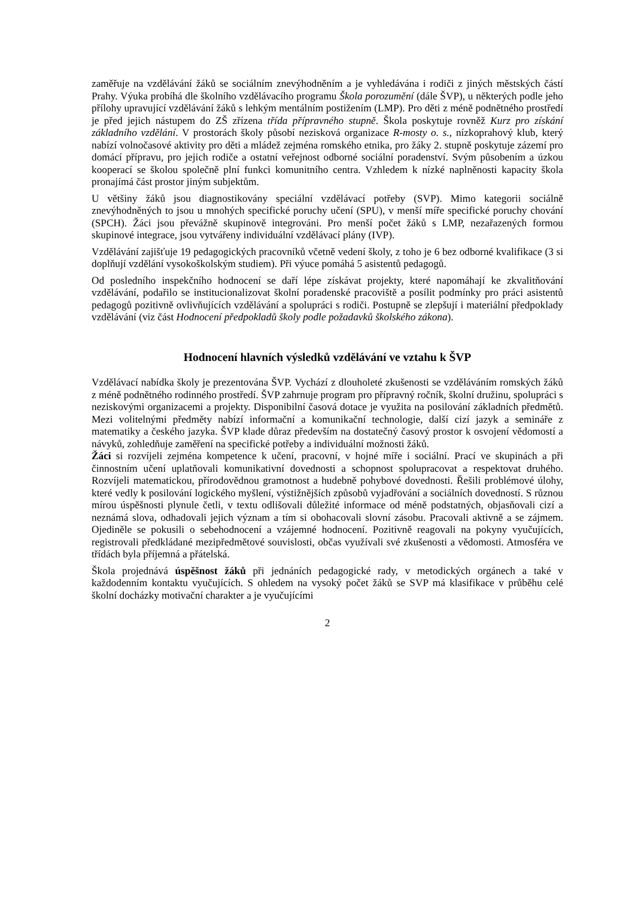zaměřuje na vzdělávání žáků se sociálním znevýhodněním a je vyhledávána i rodiči z jiných městských částí Prahy. Výuka probíhá dle školního vzdělávacího programu Škola porozumění (dále ŠVP), u některých podle jeho přílohy upravující vzdělávání žáků s lehkým mentálním postižením (LMP). Pro děti z méně podnětného prostředí je před jejich nástupem do ZŠ zřízena třída přípravného stupně. Škola poskytuje rovněž Kurz pro získání základního vzdělání. V prostorách školy působí nezisková organizace R-mosty o. s., nízkoprahový klub, který nabízí volnočasové aktivity pro děti a mládež zejména romského etnika, pro žáky 2. stupně poskytuje zázemí pro domácí přípravu, pro jejich rodiče a ostatní veřejnost odborné sociální poradenství. Svým působením a úzkou kooperací se školou společně plní funkci komunitního centra. Vzhledem k nízké naplněnosti kapacity škola pronajímá část prostor jiným subjektům.
U většiny žáků jsou diagnostikovány speciální vzdělávací potřeby (SVP). Mimo kategorii sociálně znevýhodněných to jsou u mnohých specifické poruchy učení (SPU), v menší míře specifické poruchy chování (SPCH). Žáci jsou převážně skupinově integrováni. Pro menší počet žáků s LMP, nezařazených formou skupinové integrace, jsou vytvářeny individuální vzdělávací plány (IVP).
Vzdělávání zajišťuje 19 pedagogických pracovníků včetně vedení školy, z toho je 6 bez odborné kvalifikace (3 si doplňují vzdělání vysokoškolským studiem). Při výuce pomáhá 5 asistentů pedagogů.
Od posledního inspekčního hodnocení se daří lépe získávat projekty, které napomáhají ke zkvalitňování vzdělávání, podařilo se institucionalizovat školní poradenské pracoviště a posílit podmínky pro práci asistentů pedagogů pozitivně ovlivňujících vzdělávání a spolupráci s rodiči. Postupně se zlepšují i materiální předpoklady vzdělávání (viz část Hodnocení předpokladů školy podle požadavků školského zákona).
Hodnocení hlavních výsledků vzdělávání ve vztahu k ŠVP
Vzdělávací nabídka školy je prezentována ŠVP. Vychází z dlouholeté zkušenosti se vzděláváním romských žáků z méně podnětného rodinného prostředí. ŠVP zahrnuje program pro přípravný ročník, školní družinu, spolupráci s neziskovými organizacemi a projekty. Disponibilní časová dotace je využita na posilování základních předmětů. Mezi volitelnými předměty nabízí informační a komunikační technologie, další cizí jazyk a semináře z matematiky a českého jazyka. ŠVP klade důraz především na dostatečný časový prostor k osvojení vědomostí a návyků, zohledňuje zaměření na specifické potřeby a individuální možnosti žáků.
Žáci si rozvíjeli zejména kompetence k učení, pracovní, v hojné míře i sociální. Prací ve skupinách a při činnostním učení uplatňovali komunikativní dovednosti a schopnost spolupracovat a respektovat druhého. Rozvíjeli matematickou, přírodovědnou gramotnost a hudebně pohybové dovednosti. Řešili problémové úlohy, které vedly k posilování logického myšlení, výstižnějších způsobů vyjadřování a sociálních dovedností. S různou mírou úspěšnosti plynule četli, v textu odlišovali důležité informace od méně podstatných, objasňovali cizí a neznámá slova, odhadovali jejich význam a tím si obohacovali slovní zásobu. Pracovali aktivně a se zájmem. Ojediněle se pokusili o sebehodnocení a vzájemné hodnocení. Pozitivně reagovali na pokyny vyučujících, registrovali předkládané mezipředmětové souvislosti, občas využívali své zkušenosti a vědomosti. Atmosféra ve třídách byla příjemná a přátelská.
Škola projednává úspěšnost žáků při jednáních pedagogické rady, v metodických orgánech a také v každodenním kontaktu vyučujících. S ohledem na vysoký počet žáků se SVP má klasifikace v průběhu celé školní docházky motivační charakter a je vyučujícími
2